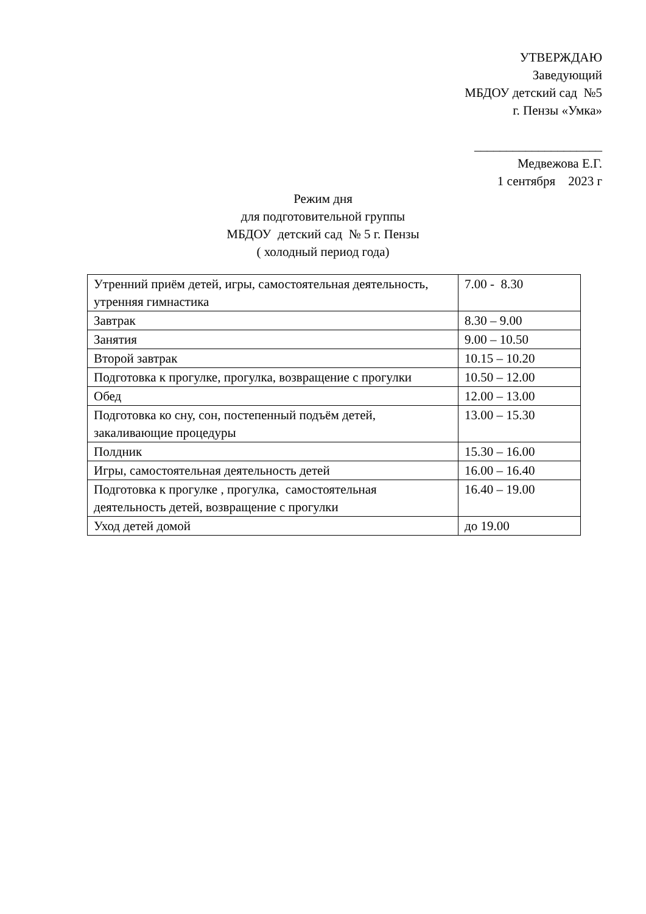УТВЕРЖДАЮ
Заведующий
МБДОУ детский сад №5
г. Пензы «Умка»
____________________
Медвежова Е.Г.
1 сентября 2023 г
Режим дня
для подготовительной группы
МБДОУ детский сад № 5 г. Пензы
( холодный период года)
| Утренний приём детей, игры, самостоятельная деятельность, утренняя гимнастика | 7.00 - 8.30 |
| Завтрак | 8.30 – 9.00 |
| Занятия | 9.00 – 10.50 |
| Второй завтрак | 10.15 – 10.20 |
| Подготовка к прогулке, прогулка, возвращение с прогулки | 10.50 – 12.00 |
| Обед | 12.00 – 13.00 |
| Подготовка ко сну, сон, постепенный подъём детей, закаливающие процедуры | 13.00 – 15.30 |
| Полдник | 15.30 – 16.00 |
| Игры, самостоятельная деятельность детей | 16.00 – 16.40 |
| Подготовка к прогулке , прогулка, самостоятельная деятельность детей, возвращение с прогулки | 16.40 – 19.00 |
| Уход детей домой | до 19.00 |